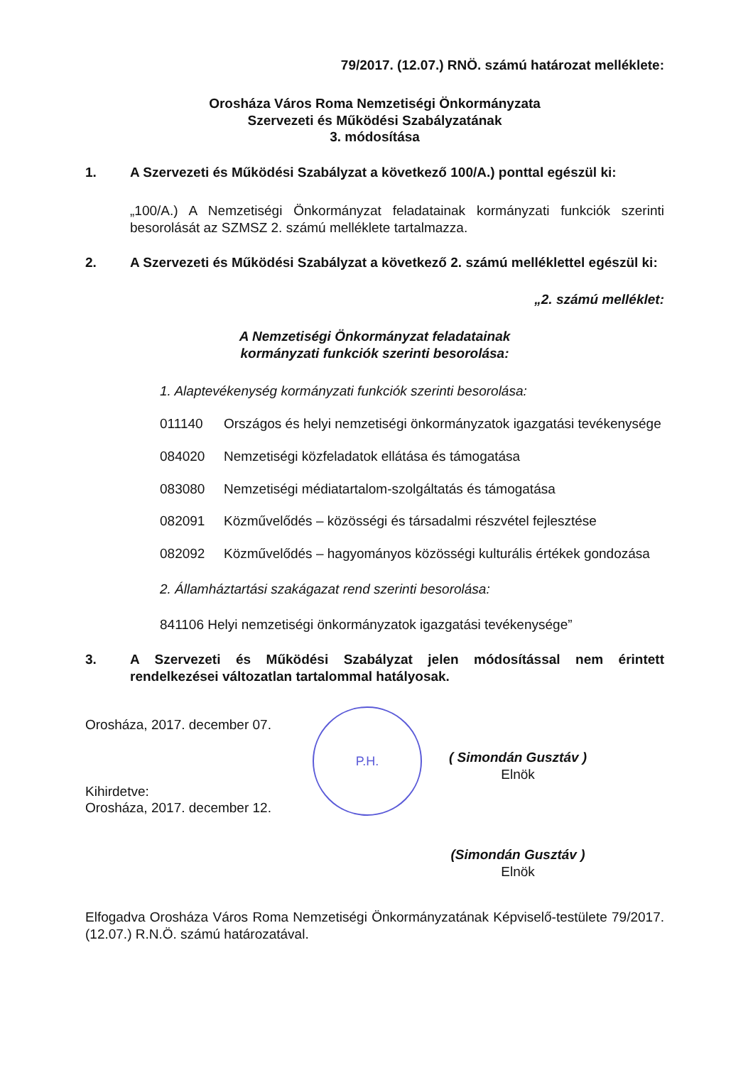79/2017. (12.07.) RNÖ. számú határozat melléklete:
Orosháza Város Roma Nemzetiségi Önkormányzata
Szervezeti és Működési Szabályzatának
3. módosítása
1. A Szervezeti és Működési Szabályzat a következő 100/A.) ponttal egészül ki:
„100/A.) A Nemzetiségi Önkormányzat feladatainak kormányzati funkciók szerinti besorolását az SZMSZ 2. számú melléklete tartalmazza.
2. A Szervezeti és Működési Szabályzat a következő 2. számú melléklettel egészül ki:
„2. számú melléklet:
A Nemzetiségi Önkormányzat feladatainak
kormányzati funkciók szerinti besorolása:
1. Alaptevékenység kormányzati funkciók szerinti besorolása:
011140 Országos és helyi nemzetiségi önkormányzatok igazgatási tevékenysége
084020 Nemzetiségi közfeladatok ellátása és támogatása
083080 Nemzetiségi médiatartalom-szolgáltatás és támogatása
082091 Közművelődés – közösségi és társadalmi részvétel fejlesztése
082092 Közművelődés – hagyományos közösségi kulturális értékek gondozása
2. Államháztartási szakágazat rend szerinti besorolása:
841106 Helyi nemzetiségi önkormányzatok igazgatási tevékenysége”
3. A Szervezeti és Működési Szabályzat jelen módosítással nem érintett rendelkezései változatlan tartalommal hatályosak.
Orosháza, 2017. december 07.
Kihirdetve:
Orosháza, 2017. december 12.
P.H.
( Simondán Gusztáv )
Elnök
(Simondán Gusztáv )
Elnök
Elfogadva Orosháza Város Roma Nemzetiségi Önkormányzatának Képviselő-testülete 79/2017. (12.07.) R.N.Ö. számú határozatával.